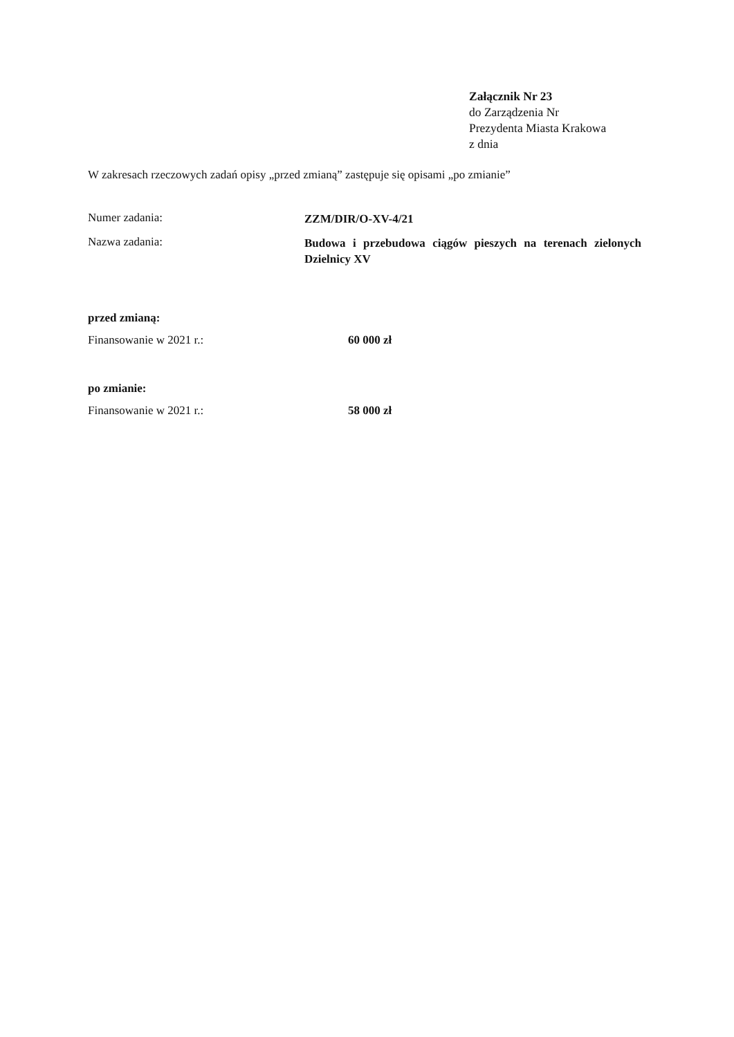Załącznik Nr 23
do Zarządzenia Nr
Prezydenta Miasta Krakowa
z dnia
W zakresach rzeczowych zadań opisy „przed zmianą” zastępuje się opisami „po zmianie”
Numer zadania:
ZZM/DIR/O-XV-4/21
Nazwa zadania:
Budowa i przebudowa ciągów pieszych na terenach zielonych Dzielnicy XV
przed zmianą:
Finansowanie w 2021 r.: 60 000 zł
po zmianie:
Finansowanie w 2021 r.: 58 000 zł